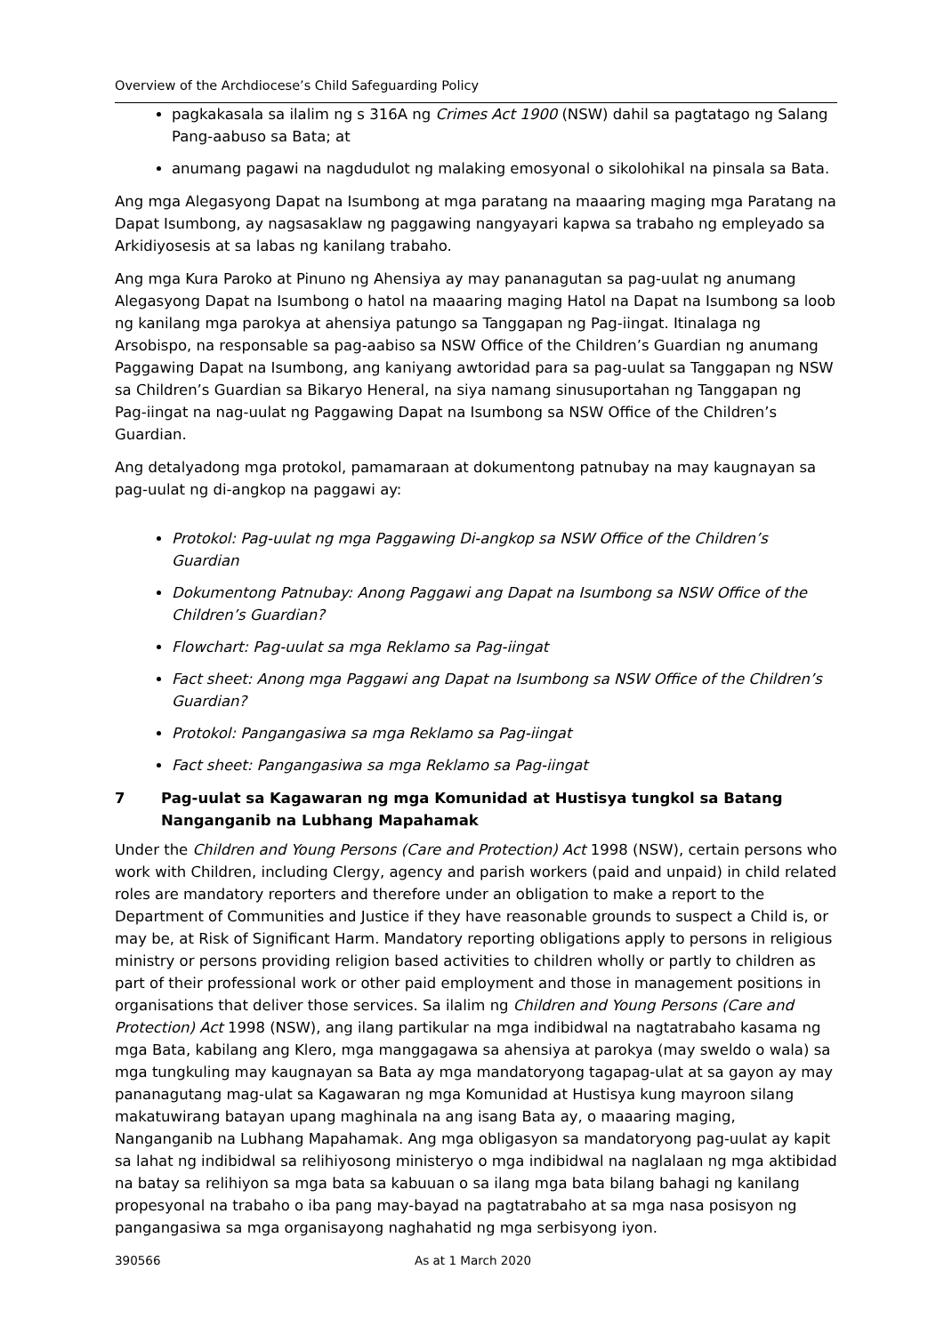Overview of the Archdiocese’s Child Safeguarding Policy
pagkakasala sa ilalim ng s 316A ng Crimes Act 1900 (NSW) dahil sa pagtatago ng Salang Pang-aabuso sa Bata; at
anumang pagawi na nagdudulot ng malaking emosyonal o sikolohikal na pinsala sa Bata.
Ang mga Alegasyong Dapat na Isumbong at mga paratang na maaaring maging mga Paratang na Dapat Isumbong, ay nagsasaklaw ng paggawing nangyayari kapwa sa trabaho ng empleyado sa Arkidiyosesis at sa labas ng kanilang trabaho.
Ang mga Kura Paroko at Pinuno ng Ahensiya ay may pananagutan sa pag-uulat ng anumang Alegasyong Dapat na Isumbong o hatol na maaaring maging Hatol na Dapat na Isumbong sa loob ng kanilang mga parokya at ahensiya patungo sa Tanggapan ng Pag-iingat. Itinalaga ng Arsobispo, na responsable sa pag-aabiso sa NSW Office of the Children’s Guardian ng anumang Paggawing Dapat na Isumbong, ang kaniyang awtoridad para sa pag-uulat sa Tanggapan ng NSW sa Children’s Guardian sa Bikaryo Heneral, na siya namang sinusuportahan ng Tanggapan ng Pag-iingat na nag-uulat ng Paggawing Dapat na Isumbong sa NSW Office of the Children’s Guardian.
Ang detalyadong mga protokol, pamamaraan at dokumentong patnubay na may kaugnayan sa pag-uulat ng di-angkop na paggawi ay:
Protokol: Pag-uulat ng mga Paggawing Di-angkop sa NSW Office of the Children’s Guardian
Dokumentong Patnubay: Anong Paggawi ang Dapat na Isumbong sa NSW Office of the Children’s Guardian?
Flowchart: Pag-uulat sa mga Reklamo sa Pag-iingat
Fact sheet: Anong mga Paggawi ang Dapat na Isumbong sa NSW Office of the Children’s Guardian?
Protokol: Pangangasiwa sa mga Reklamo sa Pag-iingat
Fact sheet: Pangangasiwa sa mga Reklamo sa Pag-iingat
7 Pag-uulat sa Kagawaran ng mga Komunidad at Hustisya tungkol sa Batang Nanganganib na Lubhang Mapahamak
Under the Children and Young Persons (Care and Protection) Act 1998 (NSW), certain persons who work with Children, including Clergy, agency and parish workers (paid and unpaid) in child related roles are mandatory reporters and therefore under an obligation to make a report to the Department of Communities and Justice if they have reasonable grounds to suspect a Child is, or may be, at Risk of Significant Harm. Mandatory reporting obligations apply to persons in religious ministry or persons providing religion based activities to children wholly or partly to children as part of their professional work or other paid employment and those in management positions in organisations that deliver those services. Sa ilalim ng Children and Young Persons (Care and Protection) Act 1998 (NSW), ang ilang partikular na mga indibidwal na nagtatrabaho kasama ng mga Bata, kabilang ang Klero, mga manggagawa sa ahensiya at parokya (may sweldo o wala) sa mga tungkuling may kaugnayan sa Bata ay mga mandatoryong tagapag-ulat at sa gayon ay may pananagutang mag-ulat sa Kagawaran ng mga Komunidad at Hustisya kung mayroon silang makatuwirang batayan upang maghinala na ang isang Bata ay, o maaaring maging, Nanganganib na Lubhang Mapahamak. Ang mga obligasyon sa mandatoryong pag-uulat ay kapit sa lahat ng indibidwal sa relihiyosong ministeryo o mga indibidwal na naglalaan ng mga aktibidad na batay sa relihiyon sa mga bata sa kabuuan o sa ilang mga bata bilang bahagi ng kanilang propesyonal na trabaho o iba pang may-bayad na pagtatrabaho at sa mga nasa posisyon ng pangangasiwa sa mga organisayong naghahatid ng mga serbisyong iyon.
390566 As at 1 March 2020